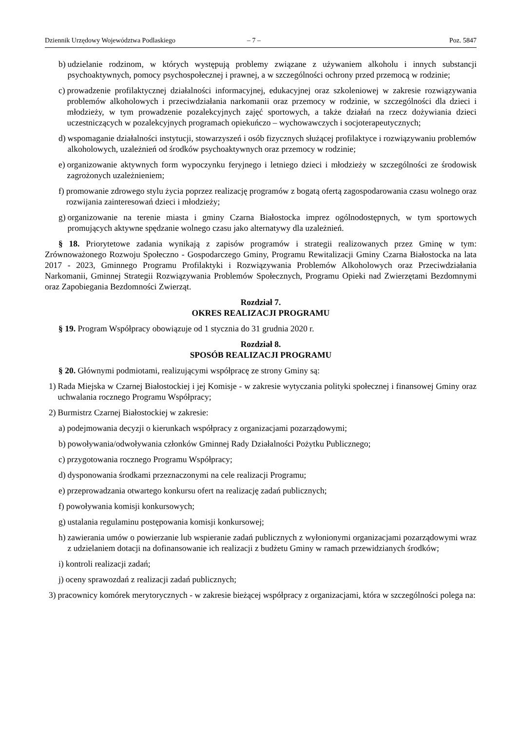Dziennik Urzędowy Województwa Podlaskiego – 7 – Poz. 5847
b) udzielanie rodzinom, w których występują problemy związane z używaniem alkoholu i innych substancji psychoaktywnych, pomocy psychospołecznej i prawnej, a w szczególności ochrony przed przemocą w rodzinie;
c) prowadzenie profilaktycznej działalności informacyjnej, edukacyjnej oraz szkoleniowej w zakresie rozwiązywania problemów alkoholowych i przeciwdziałania narkomanii oraz przemocy w rodzinie, w szczególności dla dzieci i młodzieży, w tym prowadzenie pozalekcyjnych zajęć sportowych, a także działań na rzecz dożywiania dzieci uczestniczących w pozalekcyjnych programach opiekuńczo – wychowawczych i socjoterapeutycznych;
d) wspomaganie działalności instytucji, stowarzyszeń i osób fizycznych służącej profilaktyce i rozwiązywaniu problemów alkoholowych, uzależnień od środków psychoaktywnych oraz przemocy w rodzinie;
e) organizowanie aktywnych form wypoczynku feryjnego i letniego dzieci i młodzieży w szczególności ze środowisk zagrożonych uzależnieniem;
f) promowanie zdrowego stylu życia poprzez realizację programów z bogatą ofertą zagospodarowania czasu wolnego oraz rozwijania zainteresowań dzieci i młodzieży;
g) organizowanie na terenie miasta i gminy Czarna Białostocka imprez ogólnodostępnych, w tym sportowych promujących aktywne spędzanie wolnego czasu jako alternatywy dla uzależnień.
§ 18. Priorytetowe zadania wynikają z zapisów programów i strategii realizowanych przez Gminę w tym: Zrównoważonego Rozwoju Społeczno - Gospodarczego Gminy, Programu Rewitalizacji Gminy Czarna Białostocka na lata 2017 - 2023, Gminnego Programu Profilaktyki i Rozwiązywania Problemów Alkoholowych oraz Przeciwdziałania Narkomanii, Gminnej Strategii Rozwiązywania Problemów Społecznych, Programu Opieki nad Zwierzętami Bezdomnymi oraz Zapobiegania Bezdomności Zwierząt.
Rozdział 7.
OKRES REALIZACJI PROGRAMU
§ 19. Program Współpracy obowiązuje od 1 stycznia do 31 grudnia 2020 r.
Rozdział 8.
SPOSÓB REALIZACJI PROGRAMU
§ 20. Głównymi podmiotami, realizującymi współpracę ze strony Gminy są:
1) Rada Miejska w Czarnej Białostockiej i jej Komisje - w zakresie wytyczania polityki społecznej i finansowej Gminy oraz uchwalania rocznego Programu Współpracy;
2) Burmistrz Czarnej Białostockiej w zakresie:
a) podejmowania decyzji o kierunkach współpracy z organizacjami pozarządowymi;
b) powoływania/odwoływania członków Gminnej Rady Działalności Pożytku Publicznego;
c) przygotowania rocznego Programu Współpracy;
d) dysponowania środkami przeznaczonymi na cele realizacji Programu;
e) przeprowadzania otwartego konkursu ofert na realizację zadań publicznych;
f) powoływania komisji konkursowych;
g) ustalania regulaminu postępowania komisji konkursowej;
h) zawierania umów o powierzanie lub wspieranie zadań publicznych z wyłonionymi organizacjami pozarządowymi wraz z udzielaniem dotacji na dofinansowanie ich realizacji z budżetu Gminy w ramach przewidzianych środków;
i) kontroli realizacji zadań;
j) oceny sprawozdań z realizacji zadań publicznych;
3) pracownicy komórek merytorycznych - w zakresie bieżącej współpracy z organizacjami, która w szczególności polega na: